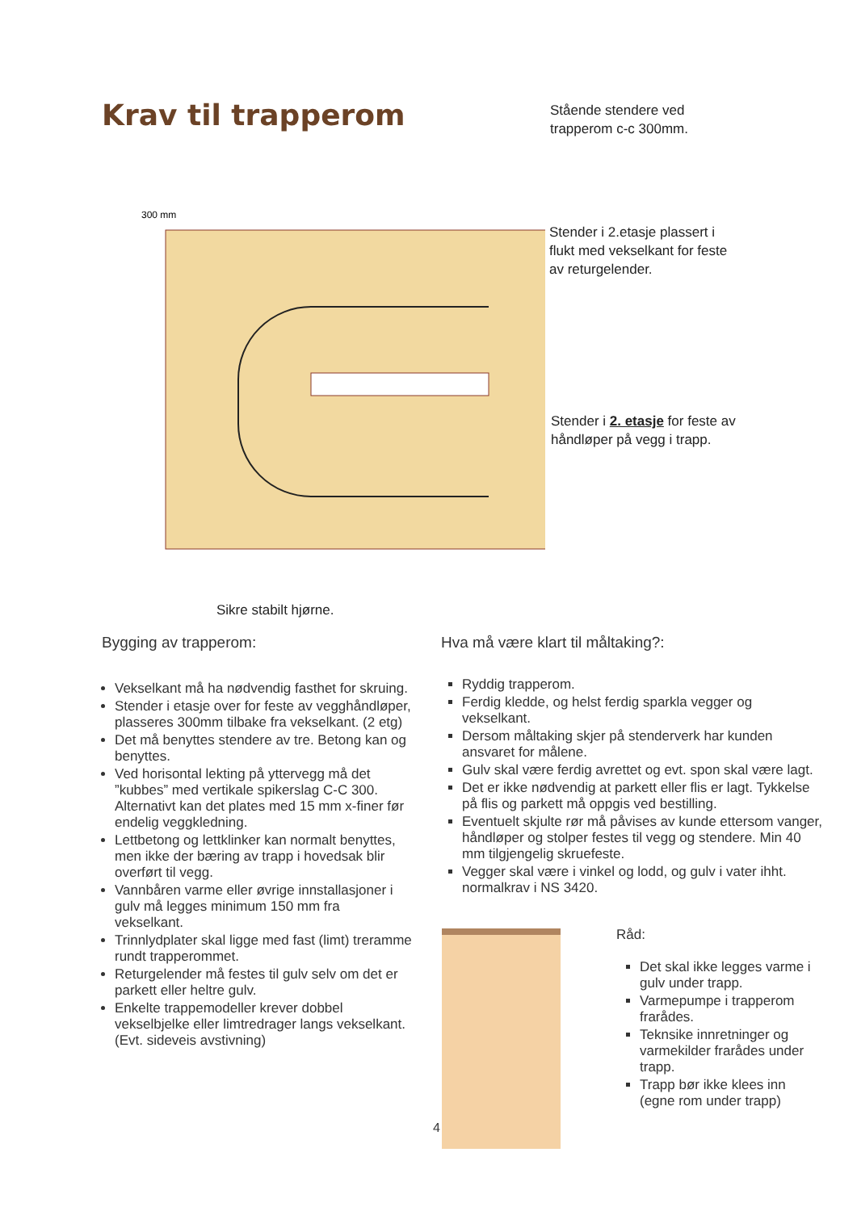Krav til trapperom
Stående stendere ved
trapperom c-c 300mm.
300 mm
Stender i 2.etasje plassert i
flukt med vekselkant for feste
av returgelender.
Stender i 2. etasje for feste av
håndløper på vegg i trapp.
Sikre stabilt hjørne.
Bygging av trapperom:
Hva må være klart til måltaking?:
Vekselkant må ha nødvendig fasthet for skruing.
Stender i etasje over for feste av vegghåndløper, plasseres 300mm tilbake fra vekselkant. (2 etg)
Det må benyttes stendere av tre. Betong kan og benyttes.
Ved horisontal lekting på yttervegg må det ”kubbes” med vertikale spikerslag C-C 300. Alternativt kan det plates med 15 mm x-finer før endelig veggkledning.
Lettbetong og lettklinker kan normalt benyttes, men ikke der bæring av trapp i hovedsak blir overført til vegg.
Vannbåren varme eller øvrige innstallasjoner i gulv må legges minimum 150 mm fra vekselkant.
Trinnlydplater skal ligge med fast (limt) treramme rundt trapperommet.
Returgelender må festes til gulv selv om det er parkett eller heltre gulv.
Enkelte trappemodeller krever dobbel vekselbjelke eller limtredrager langs vekselkant. (Evt. sideveis avstivning)
Ryddig trapperom.
Ferdig kledde, og helst ferdig sparkla vegger og vekselkant.
Dersom måltaking skjer på stenderverk har kunden ansvaret for målene.
Gulv skal være ferdig avrettet og evt. spon skal være lagt.
Det er ikke nødvendig at parkett eller flis er lagt. Tykkelse på flis og parkett må oppgis ved bestilling.
Eventuelt skjulte rør må påvises av kunde ettersom vanger, håndløper og stolper festes til vegg og stendere. Min 40 mm tilgjengelig skruefeste.
Vegger skal være i vinkel og lodd, og gulv i vater ihht. normalkrav i NS 3420.
Råd:
Det skal ikke legges varme i gulv under trapp.
Varmepumpe i trapperom frarådes.
Teknsike innretninger og varmekilder frarådes under trapp.
Trapp bør ikke klees inn (egne rom under trapp)
4